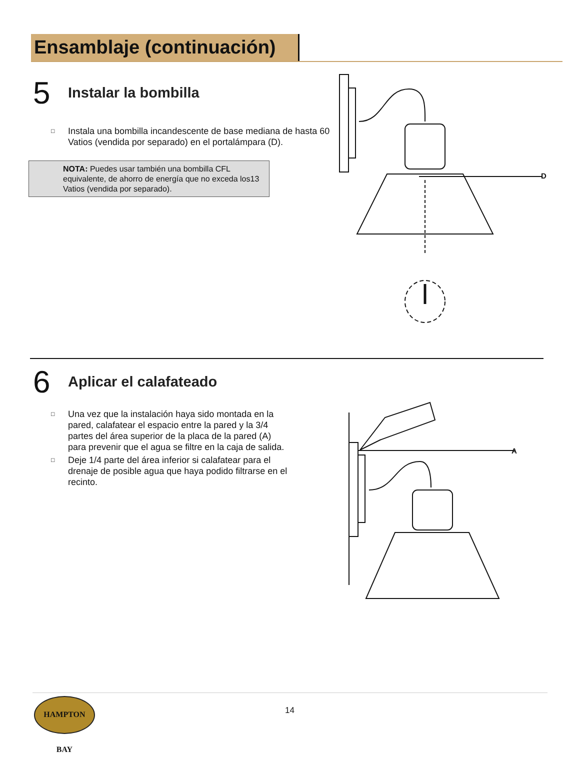Ensamblaje (continuación)
5 Instalar la bombilla
□ Instala una bombilla incandescente de base mediana de hasta 60 Vatios (vendida por separado) en el portalámpara (D).
NOTA: Puedes usar también una bombilla CFL equivalente, de ahorro de energía que no exceda los13 Vatios (vendida por separado).
D
6 Aplicar el calafateado
□ Una vez que la instalación haya sido montada en la pared, calafatear el espacio entre la pared y la 3/4 partes del área superior de la placa de la pared (A) para prevenir que el agua se filtre en la caja de salida.
□ Deje 1/4 parte del área inferior si calafatear para el drenaje de posible agua que haya podido filtrarse en el recinto.
A
HAMPTON BAY
14